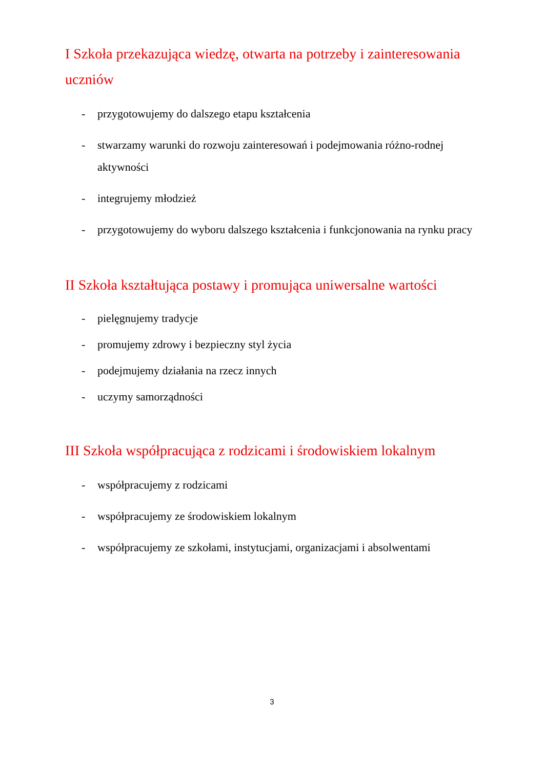I Szkoła przekazująca wiedzę, otwarta na potrzeby i zainteresowania uczniów
- przygotowujemy do dalszego etapu kształcenia
- stwarzamy warunki do rozwoju zainteresowań i podejmowania różno-rodnej aktywności
- integrujemy młodzież
- przygotowujemy do wyboru dalszego kształcenia i funkcjonowania na rynku pracy
II Szkoła kształtująca postawy i promująca uniwersalne wartości
- pielęgnujemy tradycje
- promujemy zdrowy i bezpieczny styl życia
- podejmujemy działania na rzecz innych
- uczymy samorządności
III Szkoła współpracująca z rodzicami i środowiskiem lokalnym
- współpracujemy z rodzicami
- współpracujemy ze środowiskiem lokalnym
- współpracujemy ze szkołami, instytucjami, organizacjami i absolwentami
3